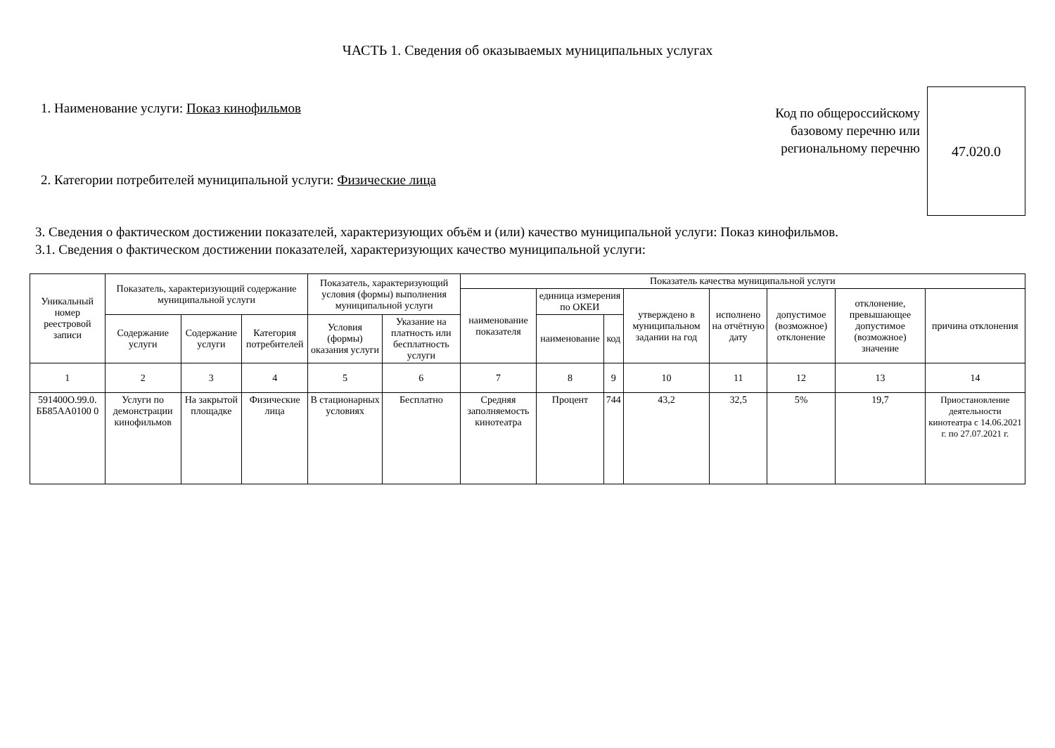ЧАСТЬ 1. Сведения об оказываемых муниципальных услугах
1. Наименование услуги: Показ кинофильмов
2. Категории потребителей муниципальной услуги: Физические лица
Код по общероссийскому
базовому перечню или
региональному перечню
47.020.0
3. Сведения о фактическом достижении показателей, характеризующих объём и (или) качество муниципальной услуги: Показ кинофильмов.
3.1. Сведения о фактическом достижении показателей, характеризующих качество муниципальной услуги:
| Уникальный номер реестровой записи | Показатель, характеризующий содержание муниципальной услуги | | | Показатель, характеризующий условия (формы) выполнения муниципальной услуги | | Показатель качества муниципальной услуги | | | | | | | |
| --- | --- | --- | --- | --- | --- | --- | --- | --- | --- | --- | --- | --- | --- |
| | | | | | | наименование показателя | единица измерения по ОКЕИ | | утверждено в муниципальном задании на год | исполнено на отчётную дату | допустимое (возможное) отклонение | отклонение, превышающее допустимое (возможное) значение | причина отклонения |
| | Содержание услуги | Содержание услуги | Категория потребителей | Условия (формы) оказания услуги | Указание на платность или бесплатность услуги | | наименование | код | | | | | |
| 1 | 2 | 3 | 4 | 5 | 6 | 7 | 8 | 9 | 10 | 11 | 12 | 13 | 14 |
| 591400О.99.0. ББ85АА0100 0 | Услуги по демонстрации кинофильмов | На закрытой площадке | Физические лица | В стационарных условиях | Бесплатно | Средняя заполняемость кинотеатра | Процент | 744 | 43,2 | 32,5 | 5% | 19,7 | Приостановление деятельности кинотеатра с 14.06.2021 г. по 27.07.2021 г. |